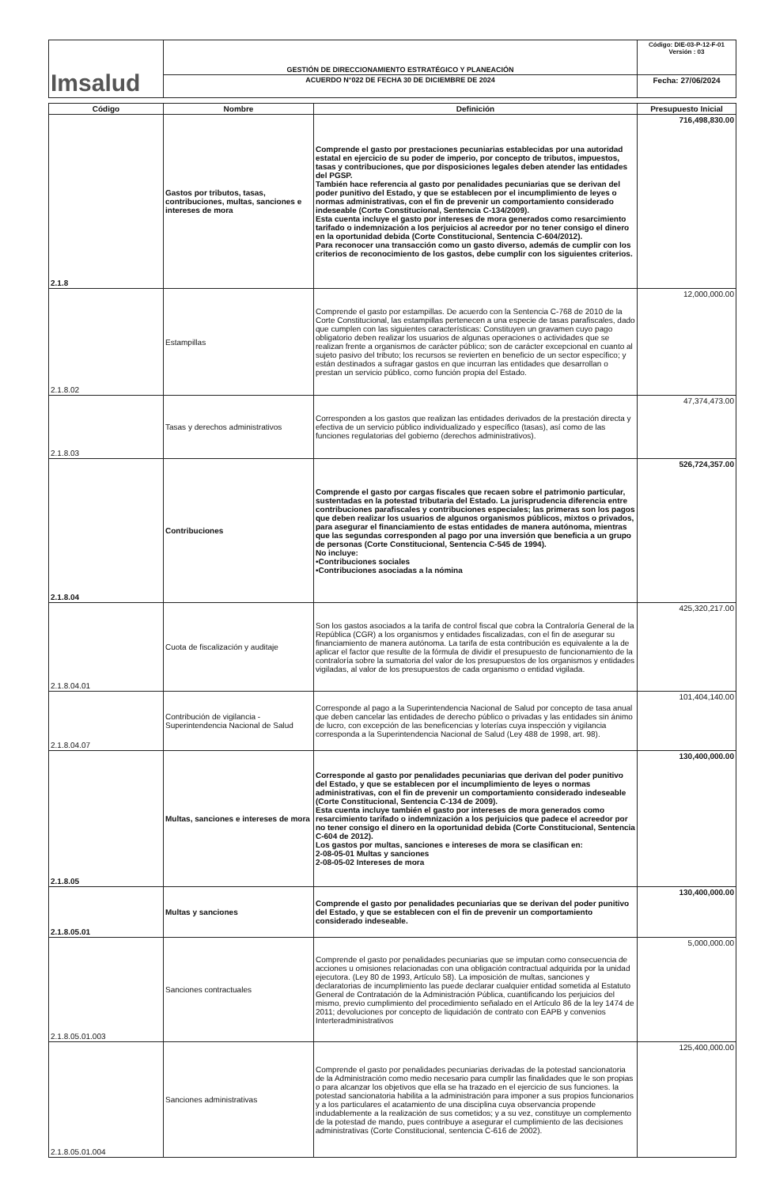| Imsalud | GESTIÓN DE DIRECCIONAMIENTO ESTRATÉGICO Y PLANEACIÓN | Código: DIE-03-P-12-F-01 Versión : 03 |
| | ACUERDO N°022 DE FECHA 30 DE DICIEMBRE DE 2024 | Fecha: 27/06/2024 |
| Código | Nombre | Definición | Presupuesto Inicial |
| --- | --- | --- | --- |
| 2.1.8 | Gastos por tributos, tasas, contribuciones, multas, sanciones e intereses de mora | Comprende el gasto por prestaciones pecuniarias establecidas por una autoridad estatal en ejercicio de su poder de imperio, por concepto de tributos, impuestos, tasas y contribuciones, que por disposiciones legales deben atender las entidades del PGSP. También hace referencia al gasto por penalidades pecuniarias que se derivan del poder punitivo del Estado, y que se establecen por el incumplimiento de leyes o normas administrativas, con el fin de prevenir un comportamiento considerado indeseable (Corte Constitucional, Sentencia C-134/2009). Esta cuenta incluye el gasto por intereses de mora generados como resarcimiento tarifado o indemnización a los perjuicios al acreedor por no tener consigo el dinero en la oportunidad debida (Corte Constitucional, Sentencia C-604/2012). Para reconocer una transacción como un gasto diverso, además de cumplir con los criterios de reconocimiento de los gastos, debe cumplir con los siguientes criterios. | 716,498,830.00 |
| 2.1.8.02 | Estampillas | Comprende el gasto por estampillas. De acuerdo con la Sentencia C-768 de 2010 de la Corte Constitucional, las estampillas pertenecen a una especie de tasas parafiscales, dado que cumplen con las siguientes características: Constituyen un gravamen cuyo pago obligatorio deben realizar los usuarios de algunas operaciones o actividades que se realizan frente a organismos de carácter público; son de carácter excepcional en cuanto al sujeto pasivo del tributo; los recursos se revierten en beneficio de un sector específico; y están destinados a sufragar gastos en que incurran las entidades que desarrollan o prestan un servicio público, como función propia del Estado. | 12,000,000.00 |
| 2.1.8.03 | Tasas y derechos administrativos | Corresponden a los gastos que realizan las entidades derivados de la prestación directa y efectiva de un servicio público individualizado y específico (tasas), así como de las funciones regulatorias del gobierno (derechos administrativos). | 47,374,473.00 |
| 2.1.8.04 | Contribuciones | Comprende el gasto por cargas fiscales que recaen sobre el patrimonio particular, sustentadas en la potestad tributaria del Estado. La jurisprudencia diferencia entre contribuciones parafiscales y contribuciones especiales; las primeras son los pagos que deben realizar los usuarios de algunos organismos públicos, mixtos o privados, para asegurar el financiamiento de estas entidades de manera autónoma, mientras que las segundas corresponden al pago por una inversión que beneficia a un grupo de personas (Corte Constitucional, Sentencia C-545 de 1994). No incluye: •Contribuciones sociales •Contribuciones asociadas a la nómina | 526,724,357.00 |
| 2.1.8.04.01 | Cuota de fiscalización y auditaje | Son los gastos asociados a la tarifa de control fiscal que cobra la Contraloría General de la República (CGR) a los organismos y entidades fiscalizadas, con el fin de asegurar su financiamiento de manera autónoma. La tarifa de esta contribución es equivalente a la de aplicar el factor que resulte de la fórmula de dividir el presupuesto de funcionamiento de la contraloría sobre la sumatoria del valor de los presupuestos de los organismos y entidades vigiladas, al valor de los presupuestos de cada organismo o entidad vigilada. | 425,320,217.00 |
| 2.1.8.04.07 | Contribución de vigilancia - Superintendencia Nacional de Salud | Corresponde al pago a la Superintendencia Nacional de Salud por concepto de tasa anual que deben cancelar las entidades de derecho público o privadas y las entidades sin ánimo de lucro, con excepción de las beneficencias y loterías cuya inspección y vigilancia corresponda a la Superintendencia Nacional de Salud (Ley 488 de 1998, art. 98). | 101,404,140.00 |
| 2.1.8.05 | Multas, sanciones e intereses de mora | Corresponde al gasto por penalidades pecuniarias que derivan del poder punitivo del Estado, y que se establecen por el incumplimiento de leyes o normas administrativas, con el fin de prevenir un comportamiento considerado indeseable (Corte Constitucional, Sentencia C-134 de 2009). Esta cuenta incluye también el gasto por intereses de mora generados como resarcimiento tarifado o indemnización a los perjuicios que padece el acreedor por no tener consigo el dinero en la oportunidad debida (Corte Constitucional, Sentencia C-604 de 2012). Los gastos por multas, sanciones e intereses de mora se clasifican en: 2-08-05-01 Multas y sanciones 2-08-05-02 Intereses de mora | 130,400,000.00 |
| 2.1.8.05.01 | Multas y sanciones | Comprende el gasto por penalidades pecuniarias que se derivan del poder punitivo del Estado, y que se establecen con el fin de prevenir un comportamiento considerado indeseable. | 130,400,000.00 |
| 2.1.8.05.01.003 | Sanciones contractuales | Comprende el gasto por penalidades pecuniarias que se imputan como consecuencia de acciones u omisiones relacionadas con una obligación contractual adquirida por la unidad ejecutora. (Ley 80 de 1993, Artículo 58). La imposición de multas, sanciones y declaratorias de incumplimiento las puede declarar cualquier entidad sometida al Estatuto General de Contratación de la Administración Pública, cuantificando los perjuicios del mismo, previo cumplimiento del procedimiento señalado en el Artículo 86 de la ley 1474 de 2011; devoluciones por concepto de liquidación de contrato con EAPB y convenios Interteradministrativos | 5,000,000.00 |
| 2.1.8.05.01.004 | Sanciones administrativas | Comprende el gasto por penalidades pecuniarias derivadas de la potestad sancionatoria de la Administración como medio necesario para cumplir las finalidades que le son propias o para alcanzar los objetivos que ella se ha trazado en el ejercicio de sus funciones. la potestad sancionatoria habilita a la administración para imponer a sus propios funcionarios y a los particulares el acatamiento de una disciplina cuya observancia propende indudablemente a la realización de sus cometidos; y a su vez, constituye un complemento de la potestad de mando, pues contribuye a asegurar el cumplimiento de las decisiones administrativas (Corte Constitucional, sentencia C-616 de 2002). | 125,400,000.00 |